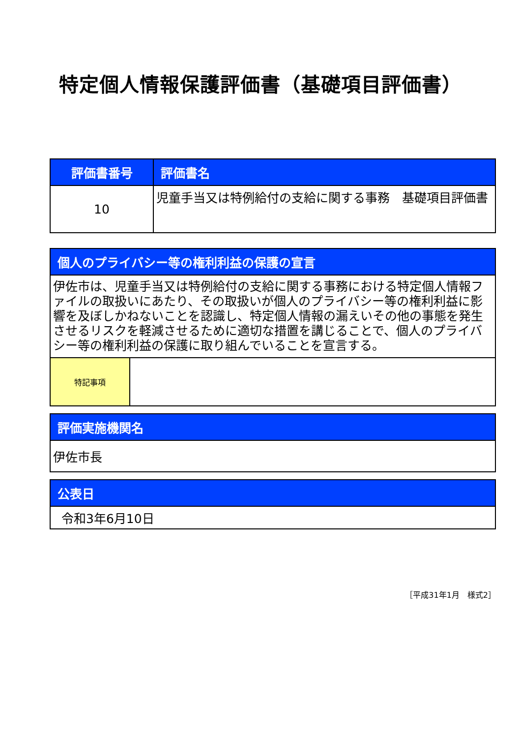特定個人情報保護評価書（基礎項目評価書）
| 評価書番号 | 評価書名 |
| --- | --- |
| 10 | 児童手当又は特例給付の支給に関する事務 基礎項目評価書 |
| 個人のプライバシー等の権利利益の保護の宣言 | |
| --- | --- |
| 伊佐市は、児童手当又は特例給付の支給に関する事務における特定個人情報ファイルの取扱いにあたり、その取扱いが個人のプライバシー等の権利利益に影響を及ぼしかねないことを認識し、特定個人情報の漏えいその他の事態を発生させるリスクを軽減させるために適切な措置を講じることで、個人のプライバシー等の権利利益の保護に取り組んでいることを宣言する。 | |
| 特記事項 | |
| 評価実施機関名 |
| --- |
| 伊佐市長 |
| 公表日 |
| --- |
| 令和3年6月10日 |
［平成31年1月　様式2］